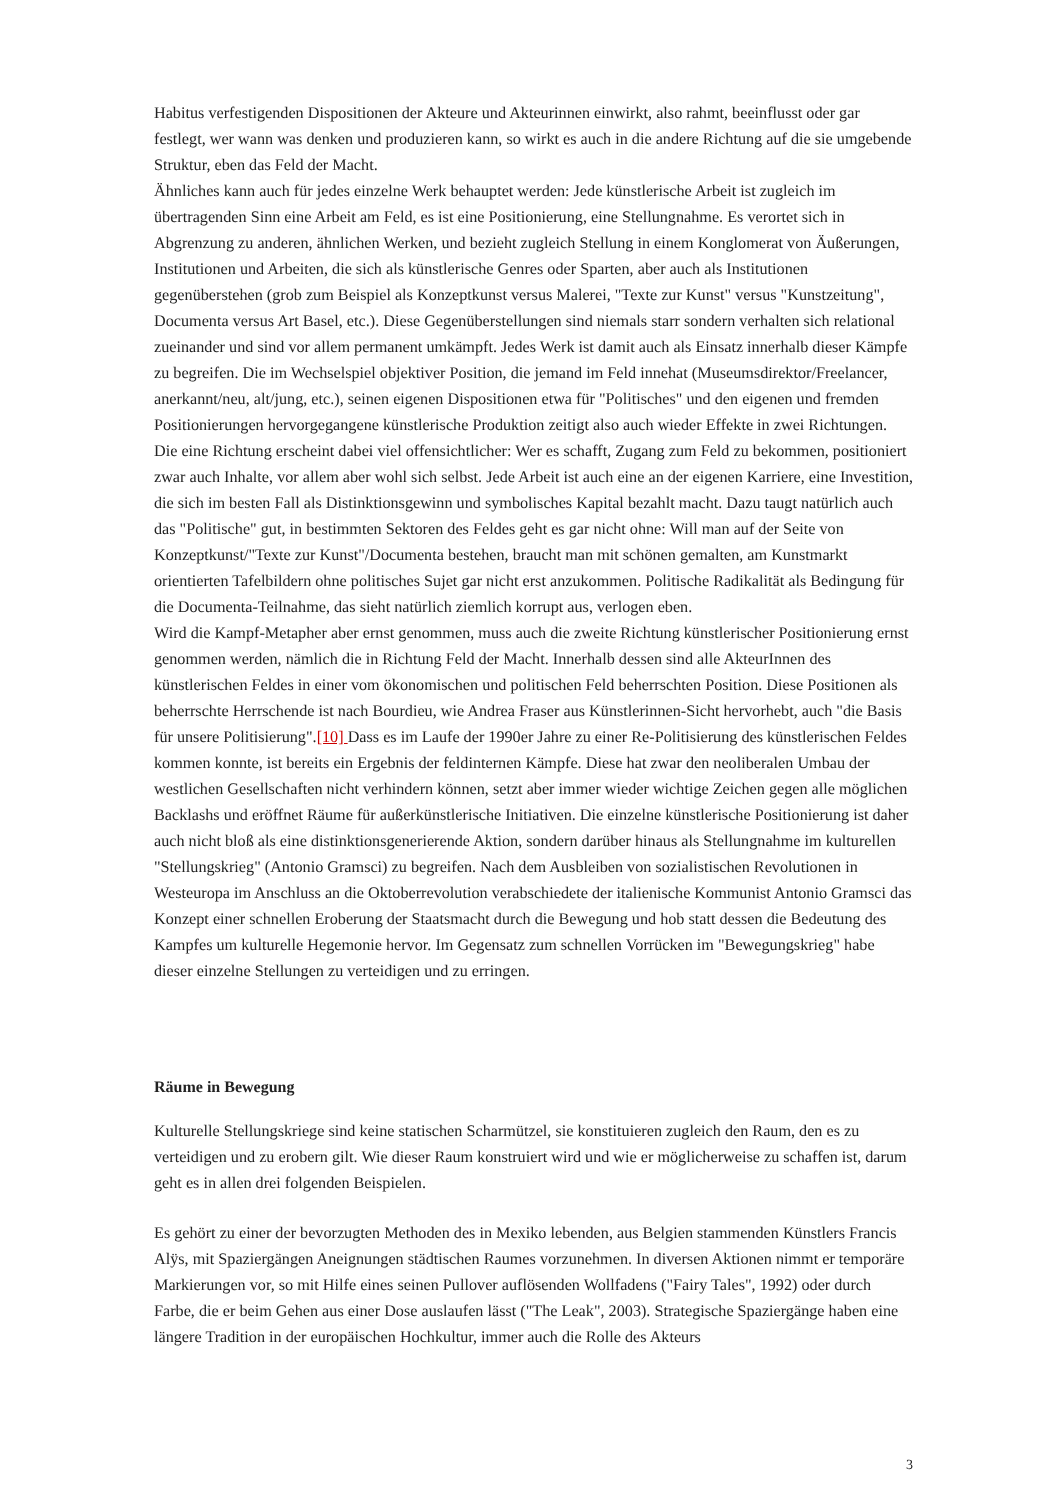Habitus verfestigenden Dispositionen der Akteure und Akteurinnen einwirkt, also rahmt, beeinflusst oder gar festlegt, wer wann was denken und produzieren kann, so wirkt es auch in die andere Richtung auf die sie umgebende Struktur, eben das Feld der Macht.
Ähnliches kann auch für jedes einzelne Werk behauptet werden: Jede künstlerische Arbeit ist zugleich im übertragenden Sinn eine Arbeit am Feld, es ist eine Positionierung, eine Stellungnahme. Es verortet sich in Abgrenzung zu anderen, ähnlichen Werken, und bezieht zugleich Stellung in einem Konglomerat von Äußerungen, Institutionen und Arbeiten, die sich als künstlerische Genres oder Sparten, aber auch als Institutionen gegenüberstehen (grob zum Beispiel als Konzeptkunst versus Malerei, "Texte zur Kunst" versus "Kunstzeitung", Documenta versus Art Basel, etc.). Diese Gegenüberstellungen sind niemals starr sondern verhalten sich relational zueinander und sind vor allem permanent umkämpft. Jedes Werk ist damit auch als Einsatz innerhalb dieser Kämpfe zu begreifen. Die im Wechselspiel objektiver Position, die jemand im Feld innehat (Museumsdirektor/Freelancer, anerkannt/neu, alt/jung, etc.), seinen eigenen Dispositionen etwa für "Politisches" und den eigenen und fremden Positionierungen hervorgegangene künstlerische Produktion zeitigt also auch wieder Effekte in zwei Richtungen. Die eine Richtung erscheint dabei viel offensichtlicher: Wer es schafft, Zugang zum Feld zu bekommen, positioniert zwar auch Inhalte, vor allem aber wohl sich selbst. Jede Arbeit ist auch eine an der eigenen Karriere, eine Investition, die sich im besten Fall als Distinktionsgewinn und symbolisches Kapital bezahlt macht. Dazu taugt natürlich auch das "Politische" gut, in bestimmten Sektoren des Feldes geht es gar nicht ohne: Will man auf der Seite von Konzeptkunst/"Texte zur Kunst"/Documenta bestehen, braucht man mit schönen gemalten, am Kunstmarkt orientierten Tafelbildern ohne politisches Sujet gar nicht erst anzukommen. Politische Radikalität als Bedingung für die Documenta-Teilnahme, das sieht natürlich ziemlich korrupt aus, verlogen eben.
Wird die Kampf-Metapher aber ernst genommen, muss auch die zweite Richtung künstlerischer Positionierung ernst genommen werden, nämlich die in Richtung Feld der Macht. Innerhalb dessen sind alle AkteurInnen des künstlerischen Feldes in einer vom ökonomischen und politischen Feld beherrschten Position. Diese Positionen als beherrschte Herrschende ist nach Bourdieu, wie Andrea Fraser aus Künstlerinnen-Sicht hervorhebt, auch "die Basis für unsere Politisierung".[10] Dass es im Laufe der 1990er Jahre zu einer Re-Politisierung des künstlerischen Feldes kommen konnte, ist bereits ein Ergebnis der feldinternen Kämpfe. Diese hat zwar den neoliberalen Umbau der westlichen Gesellschaften nicht verhindern können, setzt aber immer wieder wichtige Zeichen gegen alle möglichen Backlashs und eröffnet Räume für außerkünstlerische Initiativen. Die einzelne künstlerische Positionierung ist daher auch nicht bloß als eine distinktionsgenerierende Aktion, sondern darüber hinaus als Stellungnahme im kulturellen "Stellungskrieg" (Antonio Gramsci) zu begreifen. Nach dem Ausbleiben von sozialistischen Revolutionen in Westeuropa im Anschluss an die Oktoberrevolution verabschiedete der italienische Kommunist Antonio Gramsci das Konzept einer schnellen Eroberung der Staatsmacht durch die Bewegung und hob statt dessen die Bedeutung des Kampfes um kulturelle Hegemonie hervor. Im Gegensatz zum schnellen Vorrücken im "Bewegungskrieg" habe dieser einzelne Stellungen zu verteidigen und zu erringen.
Räume in Bewegung
Kulturelle Stellungskriege sind keine statischen Scharmützel, sie konstituieren zugleich den Raum, den es zu verteidigen und zu erobern gilt. Wie dieser Raum konstruiert wird und wie er möglicherweise zu schaffen ist, darum geht es in allen drei folgenden Beispielen.
Es gehört zu einer der bevorzugten Methoden des in Mexiko lebenden, aus Belgien stammenden Künstlers Francis Alÿs, mit Spaziergängen Aneignungen städtischen Raumes vorzunehmen. In diversen Aktionen nimmt er temporäre Markierungen vor, so mit Hilfe eines seinen Pullover auflösenden Wollfadens ("Fairy Tales", 1992) oder durch Farbe, die er beim Gehen aus einer Dose auslaufen lässt ("The Leak", 2003). Strategische Spaziergänge haben eine längere Tradition in der europäischen Hochkultur, immer auch die Rolle des Akteurs
3